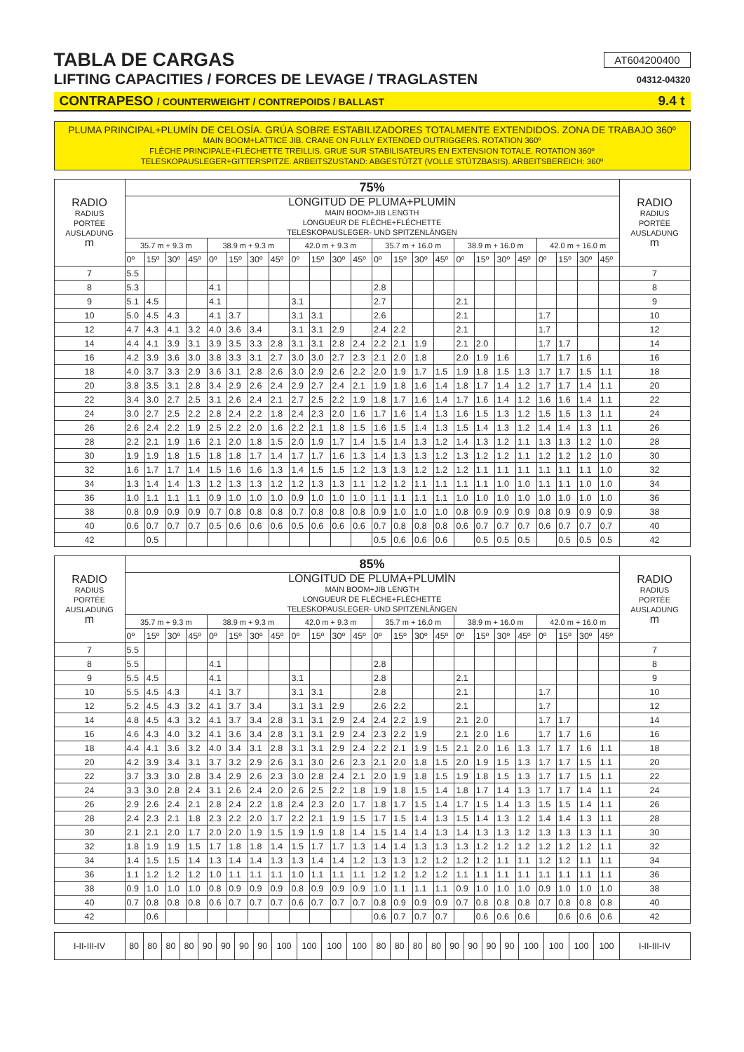TABLA DE CARGAS
AT604200400
LIFTING CAPACITIES / FORCES DE LEVAGE / TRAGLASTEN
04312-04320
CONTRAPESO / COUNTERWEIGHT / CONTREPOIDS / BALLAST 9.4 t
PLUMA PRINCIPAL+PLUMÍN DE CELOSÍA. GRÚA SOBRE ESTABILIZADORES TOTALMENTE EXTENDIDOS. ZONA DE TRABAJO 360º
MAIN BOOM+LATTICE JIB. CRANE ON FULLY EXTENDED OUTRIGGERS. ROTATION 360º
FLÈCHE PRINCIPALE+FLÉCHETTE TREILLIS. GRUE SUR STABILISATEURS EN EXTENSION TOTALE. ROTATION 360º
TELESKOPAUSLEGER+GITTERSPITZE. ARBEITSZUSTAND: ABGESTÜTZT (VOLLE STÜTZBASIS). ARBEITSBEREICH: 360º
| RADIO RADIUS PORTÉE AUSLADUNG m | 75% | | | | | | | | | | | | | | | | | | | | | | | | RADIO RADIUS PORTÉE AUSLADUNG m |
| --- | --- | --- | --- | --- | --- | --- | --- | --- | --- | --- | --- | --- | --- | --- | --- | --- | --- | --- | --- | --- | --- | --- | --- | --- | --- |
| | LONGITUD DE PLUMA+PLUMÍN MAIN BOOM+JIB LENGTH LONGUEUR DE FLÈCHE+FLÉCHETTE TELESKOPAUSLEGER- UND SPITZENLÄNGEN | | | | | | | | | | | | | | | | | | | | | | | | |
| | 35.7 m + 9.3 m | | | | 38.9 m + 9.3 m | | | | 42.0 m + 9.3 m | | | | 35.7 m + 16.0 m | | | | 38.9 m + 16.0 m | | | | 42.0 m + 16.0 m | | | | |
| | 0º | 15º | 30º | 45º | 0º | 15º | 30º | 45º | 0º | 15º | 30º | 45º | 0º | 15º | 30º | 45º | 0º | 15º | 30º | 45º | 0º | 15º | 30º | 45º | |
| 7 | 5.5 | | | | | | | | | | | | | | | | | | | | | | | | 7 |
| 8 | 5.3 | | | | 4.1 | | | | | | | | 2.8 | | | | | | | | | | | | 8 |
| 9 | 5.1 | 4.5 | | | 4.1 | | | | 3.1 | | | | 2.7 | | | | 2.1 | | | | | | | | 9 |
| 10 | 5.0 | 4.5 | 4.3 | | 4.1 | 3.7 | | | 3.1 | 3.1 | | | 2.6 | | | | 2.1 | | | | 1.7 | | | | 10 |
| 12 | 4.7 | 4.3 | 4.1 | 3.2 | 4.0 | 3.6 | 3.4 | | 3.1 | 3.1 | 2.9 | | 2.4 | 2.2 | | | 2.1 | | | | 1.7 | | | | 12 |
| 14 | 4.4 | 4.1 | 3.9 | 3.1 | 3.9 | 3.5 | 3.3 | 2.8 | 3.1 | 3.1 | 2.8 | 2.4 | 2.2 | 2.1 | 1.9 | | 2.1 | 2.0 | | | 1.7 | 1.7 | | | 14 |
| 16 | 4.2 | 3.9 | 3.6 | 3.0 | 3.8 | 3.3 | 3.1 | 2.7 | 3.0 | 3.0 | 2.7 | 2.3 | 2.1 | 2.0 | 1.8 | | 2.0 | 1.9 | 1.6 | | 1.7 | 1.7 | 1.6 | | 16 |
| 18 | 4.0 | 3.7 | 3.3 | 2.9 | 3.6 | 3.1 | 2.8 | 2.6 | 3.0 | 2.9 | 2.6 | 2.2 | 2.0 | 1.9 | 1.7 | 1.5 | 1.9 | 1.8 | 1.5 | 1.3 | 1.7 | 1.7 | 1.5 | 1.1 | 18 |
| 20 | 3.8 | 3.5 | 3.1 | 2.8 | 3.4 | 2.9 | 2.6 | 2.4 | 2.9 | 2.7 | 2.4 | 2.1 | 1.9 | 1.8 | 1.6 | 1.4 | 1.8 | 1.7 | 1.4 | 1.2 | 1.7 | 1.7 | 1.4 | 1.1 | 20 |
| 22 | 3.4 | 3.0 | 2.7 | 2.5 | 3.1 | 2.6 | 2.4 | 2.1 | 2.7 | 2.5 | 2.2 | 1.9 | 1.8 | 1.7 | 1.6 | 1.4 | 1.7 | 1.6 | 1.4 | 1.2 | 1.6 | 1.6 | 1.4 | 1.1 | 22 |
| 24 | 3.0 | 2.7 | 2.5 | 2.2 | 2.8 | 2.4 | 2.2 | 1.8 | 2.4 | 2.3 | 2.0 | 1.6 | 1.7 | 1.6 | 1.4 | 1.3 | 1.6 | 1.5 | 1.3 | 1.2 | 1.5 | 1.5 | 1.3 | 1.1 | 24 |
| 26 | 2.6 | 2.4 | 2.2 | 1.9 | 2.5 | 2.2 | 2.0 | 1.6 | 2.2 | 2.1 | 1.8 | 1.5 | 1.6 | 1.5 | 1.4 | 1.3 | 1.5 | 1.4 | 1.3 | 1.2 | 1.4 | 1.4 | 1.3 | 1.1 | 26 |
| 28 | 2.2 | 2.1 | 1.9 | 1.6 | 2.1 | 2.0 | 1.8 | 1.5 | 2.0 | 1.9 | 1.7 | 1.4 | 1.5 | 1.4 | 1.3 | 1.2 | 1.4 | 1.3 | 1.2 | 1.1 | 1.3 | 1.3 | 1.2 | 1.0 | 28 |
| 30 | 1.9 | 1.9 | 1.8 | 1.5 | 1.8 | 1.8 | 1.7 | 1.4 | 1.7 | 1.7 | 1.6 | 1.3 | 1.4 | 1.3 | 1.3 | 1.2 | 1.3 | 1.2 | 1.2 | 1.1 | 1.2 | 1.2 | 1.2 | 1.0 | 30 |
| 32 | 1.6 | 1.7 | 1.7 | 1.4 | 1.5 | 1.6 | 1.6 | 1.3 | 1.4 | 1.5 | 1.5 | 1.2 | 1.3 | 1.3 | 1.2 | 1.2 | 1.2 | 1.1 | 1.1 | 1.1 | 1.1 | 1.1 | 1.1 | 1.0 | 32 |
| 34 | 1.3 | 1.4 | 1.4 | 1.3 | 1.2 | 1.3 | 1.3 | 1.2 | 1.2 | 1.3 | 1.3 | 1.1 | 1.2 | 1.2 | 1.1 | 1.1 | 1.1 | 1.1 | 1.0 | 1.0 | 1.1 | 1.1 | 1.0 | 1.0 | 34 |
| 36 | 1.0 | 1.1 | 1.1 | 1.1 | 0.9 | 1.0 | 1.0 | 1.0 | 0.9 | 1.0 | 1.0 | 1.0 | 1.1 | 1.1 | 1.1 | 1.1 | 1.0 | 1.0 | 1.0 | 1.0 | 1.0 | 1.0 | 1.0 | 1.0 | 36 |
| 38 | 0.8 | 0.9 | 0.9 | 0.9 | 0.7 | 0.8 | 0.8 | 0.8 | 0.7 | 0.8 | 0.8 | 0.8 | 0.9 | 1.0 | 1.0 | 1.0 | 0.8 | 0.9 | 0.9 | 0.9 | 0.8 | 0.9 | 0.9 | 0.9 | 38 |
| 40 | 0.6 | 0.7 | 0.7 | 0.7 | 0.5 | 0.6 | 0.6 | 0.6 | 0.5 | 0.6 | 0.6 | 0.6 | 0.7 | 0.8 | 0.8 | 0.8 | 0.6 | 0.7 | 0.7 | 0.7 | 0.6 | 0.7 | 0.7 | 0.7 | 40 |
| 42 | | 0.5 | | | | | | | | | | | 0.5 | 0.6 | 0.6 | 0.6 | | 0.5 | 0.5 | 0.5 | | 0.5 | 0.5 | 0.5 | 42 |
| RADIO RADIUS PORTÉE AUSLADUNG m | 85% | | | | | | | | | | | | | | | | | | | | | | | | RADIO RADIUS PORTÉE AUSLADUNG m |
| --- | --- | --- | --- | --- | --- | --- | --- | --- | --- | --- | --- | --- | --- | --- | --- | --- | --- | --- | --- | --- | --- | --- | --- | --- | --- |
| | LONGITUD DE PLUMA+PLUMÍN MAIN BOOM+JIB LENGTH LONGUEUR DE FLÈCHE+FLÉCHETTE TELESKOPAUSLEGER- UND SPITZENLÄNGEN | | | | | | | | | | | | | | | | | | | | | | | | |
| | 35.7 m + 9.3 m | | | | 38.9 m + 9.3 m | | | | 42.0 m + 9.3 m | | | | 35.7 m + 16.0 m | | | | 38.9 m + 16.0 m | | | | 42.0 m + 16.0 m | | | | |
| | 0º | 15º | 30º | 45º | 0º | 15º | 30º | 45º | 0º | 15º | 30º | 45º | 0º | 15º | 30º | 45º | 0º | 15º | 30º | 45º | 0º | 15º | 30º | 45º | |
| 7 | 5.5 | | | | | | | | | | | | | | | | | | | | | | | | 7 |
| 8 | 5.5 | | | | 4.1 | | | | | | | | 2.8 | | | | | | | | | | | | 8 |
| 9 | 5.5 | 4.5 | | | 4.1 | | | | 3.1 | | | | 2.8 | | | | 2.1 | | | | | | | | 9 |
| 10 | 5.5 | 4.5 | 4.3 | | 4.1 | 3.7 | | | 3.1 | 3.1 | | | 2.8 | | | | 2.1 | | | | 1.7 | | | | 10 |
| 12 | 5.2 | 4.5 | 4.3 | 3.2 | 4.1 | 3.7 | 3.4 | | 3.1 | 3.1 | 2.9 | | 2.6 | 2.2 | | | 2.1 | | | | 1.7 | | | | 12 |
| 14 | 4.8 | 4.5 | 4.3 | 3.2 | 4.1 | 3.7 | 3.4 | 2.8 | 3.1 | 3.1 | 2.9 | 2.4 | 2.4 | 2.2 | 1.9 | | 2.1 | 2.0 | | | 1.7 | 1.7 | | | 14 |
| 16 | 4.6 | 4.3 | 4.0 | 3.2 | 4.1 | 3.6 | 3.4 | 2.8 | 3.1 | 3.1 | 2.9 | 2.4 | 2.3 | 2.2 | 1.9 | | 2.1 | 2.0 | 1.6 | | 1.7 | 1.7 | 1.6 | | 16 |
| 18 | 4.4 | 4.1 | 3.6 | 3.2 | 4.0 | 3.4 | 3.1 | 2.8 | 3.1 | 3.1 | 2.9 | 2.4 | 2.2 | 2.1 | 1.9 | 1.5 | 2.1 | 2.0 | 1.6 | 1.3 | 1.7 | 1.7 | 1.6 | 1.1 | 18 |
| 20 | 4.2 | 3.9 | 3.4 | 3.1 | 3.7 | 3.2 | 2.9 | 2.6 | 3.1 | 3.0 | 2.6 | 2.3 | 2.1 | 2.0 | 1.8 | 1.5 | 2.0 | 1.9 | 1.5 | 1.3 | 1.7 | 1.7 | 1.5 | 1.1 | 20 |
| 22 | 3.7 | 3.3 | 3.0 | 2.8 | 3.4 | 2.9 | 2.6 | 2.3 | 3.0 | 2.8 | 2.4 | 2.1 | 2.0 | 1.9 | 1.8 | 1.5 | 1.9 | 1.8 | 1.5 | 1.3 | 1.7 | 1.7 | 1.5 | 1.1 | 22 |
| 24 | 3.3 | 3.0 | 2.8 | 2.4 | 3.1 | 2.6 | 2.4 | 2.0 | 2.6 | 2.5 | 2.2 | 1.8 | 1.9 | 1.8 | 1.5 | 1.4 | 1.8 | 1.7 | 1.4 | 1.3 | 1.7 | 1.7 | 1.4 | 1.1 | 24 |
| 26 | 2.9 | 2.6 | 2.4 | 2.1 | 2.8 | 2.4 | 2.2 | 1.8 | 2.4 | 2.3 | 2.0 | 1.7 | 1.8 | 1.7 | 1.5 | 1.4 | 1.7 | 1.5 | 1.4 | 1.3 | 1.5 | 1.5 | 1.4 | 1.1 | 26 |
| 28 | 2.4 | 2.3 | 2.1 | 1.8 | 2.3 | 2.2 | 2.0 | 1.7 | 2.2 | 2.1 | 1.9 | 1.5 | 1.7 | 1.5 | 1.4 | 1.3 | 1.5 | 1.4 | 1.3 | 1.2 | 1.4 | 1.4 | 1.3 | 1.1 | 28 |
| 30 | 2.1 | 2.1 | 2.0 | 1.7 | 2.0 | 2.0 | 1.9 | 1.5 | 1.9 | 1.9 | 1.8 | 1.4 | 1.5 | 1.4 | 1.4 | 1.3 | 1.4 | 1.3 | 1.3 | 1.2 | 1.3 | 1.3 | 1.3 | 1.1 | 30 |
| 32 | 1.8 | 1.9 | 1.9 | 1.5 | 1.7 | 1.8 | 1.8 | 1.4 | 1.5 | 1.7 | 1.7 | 1.3 | 1.4 | 1.4 | 1.3 | 1.3 | 1.3 | 1.2 | 1.2 | 1.2 | 1.2 | 1.2 | 1.2 | 1.1 | 32 |
| 34 | 1.4 | 1.5 | 1.5 | 1.4 | 1.3 | 1.4 | 1.4 | 1.3 | 1.3 | 1.4 | 1.4 | 1.2 | 1.3 | 1.3 | 1.2 | 1.2 | 1.2 | 1.2 | 1.1 | 1.1 | 1.2 | 1.2 | 1.1 | 1.1 | 34 |
| 36 | 1.1 | 1.2 | 1.2 | 1.2 | 1.0 | 1.1 | 1.1 | 1.1 | 1.0 | 1.1 | 1.1 | 1.1 | 1.2 | 1.2 | 1.2 | 1.2 | 1.1 | 1.1 | 1.1 | 1.1 | 1.1 | 1.1 | 1.1 | 1.1 | 36 |
| 38 | 0.9 | 1.0 | 1.0 | 1.0 | 0.8 | 0.9 | 0.9 | 0.9 | 0.8 | 0.9 | 0.9 | 0.9 | 1.0 | 1.1 | 1.1 | 1.1 | 0.9 | 1.0 | 1.0 | 1.0 | 0.9 | 1.0 | 1.0 | 1.0 | 38 |
| 40 | 0.7 | 0.8 | 0.8 | 0.8 | 0.6 | 0.7 | 0.7 | 0.7 | 0.6 | 0.7 | 0.7 | 0.7 | 0.8 | 0.9 | 0.9 | 0.9 | 0.7 | 0.8 | 0.8 | 0.8 | 0.7 | 0.8 | 0.8 | 0.8 | 40 |
| 42 | | 0.6 | | | | | | | | | | | 0.6 | 0.7 | 0.7 | 0.7 | | 0.6 | 0.6 | 0.6 | | 0.6 | 0.6 | 0.6 | 42 |
| I-II-III-IV | 80 | 80 | 80 | 80 | 90 | 90 | 90 | 90 | 100 | 100 | 100 | 100 | 80 | 80 | 80 | 80 | 90 | 90 | 90 | 90 | 100 | 100 | 100 | 100 | I-II-III-IV |